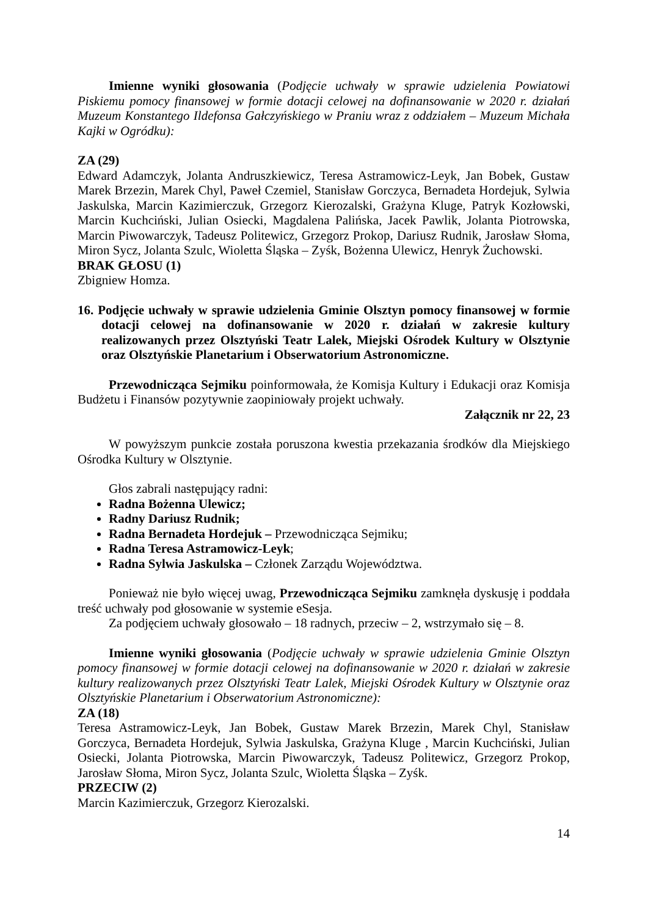Imienne wyniki głosowania (Podjęcie uchwały w sprawie udzielenia Powiatowi Piskiemu pomocy finansowej w formie dotacji celowej na dofinansowanie w 2020 r. działań Muzeum Konstantego Ildefonsa Gałczyńskiego w Praniu wraz z oddziałem – Muzeum Michała Kajki w Ogródku):
ZA (29)
Edward Adamczyk, Jolanta Andruszkiewicz, Teresa Astramowicz-Leyk, Jan Bobek, Gustaw Marek Brzezin, Marek Chyl, Paweł Czemiel, Stanisław Gorczyca, Bernadeta Hordejuk, Sylwia Jaskulska, Marcin Kazimierczuk, Grzegorz Kierozalski, Grażyna Kluge, Patryk Kozłowski, Marcin Kuchciński, Julian Osiecki, Magdalena Palińska, Jacek Pawlik, Jolanta Piotrowska, Marcin Piwowarczyk, Tadeusz Politewicz, Grzegorz Prokop, Dariusz Rudnik, Jarosław Słoma, Miron Sycz, Jolanta Szulc, Wioletta Śląska – Zyśk, Bożenna Ulewicz, Henryk Żuchowski.
BRAK GŁOSU (1)
Zbigniew Homza.
16. Podjęcie uchwały w sprawie udzielenia Gminie Olsztyn pomocy finansowej w formie dotacji celowej na dofinansowanie w 2020 r. działań w zakresie kultury realizowanych przez Olsztyński Teatr Lalek, Miejski Ośrodek Kultury w Olsztynie oraz Olsztyńskie Planetarium i Obserwatorium Astronomiczne.
Przewodnicząca Sejmiku poinformowała, że Komisja Kultury i Edukacji oraz Komisja Budżetu i Finansów pozytywnie zaopiniowały projekt uchwały.
Załącznik nr 22, 23
W powyższym punkcie została poruszona kwestia przekazania środków dla Miejskiego Ośrodka Kultury w Olsztynie.
Głos zabrali następujący radni:
Radna Bożenna Ulewicz;
Radny Dariusz Rudnik;
Radna Bernadeta Hordejuk – Przewodnicząca Sejmiku;
Radna Teresa Astramowicz-Leyk;
Radna Sylwia Jaskulska – Członek Zarządu Województwa.
Ponieważ nie było więcej uwag, Przewodnicząca Sejmiku zamknęła dyskusję i poddała treść uchwały pod głosowanie w systemie eSesja.
Za podjęciem uchwały głosowało – 18 radnych, przeciw – 2, wstrzymało się – 8.
Imienne wyniki głosowania (Podjęcie uchwały w sprawie udzielenia Gminie Olsztyn pomocy finansowej w formie dotacji celowej na dofinansowanie w 2020 r. działań w zakresie kultury realizowanych przez Olsztyński Teatr Lalek, Miejski Ośrodek Kultury w Olsztynie oraz Olsztyńskie Planetarium i Obserwatorium Astronomiczne):
ZA (18)
Teresa Astramowicz-Leyk, Jan Bobek, Gustaw Marek Brzezin, Marek Chyl, Stanisław Gorczyca, Bernadeta Hordejuk, Sylwia Jaskulska, Grażyna Kluge , Marcin Kuchciński, Julian Osiecki, Jolanta Piotrowska, Marcin Piwowarczyk, Tadeusz Politewicz, Grzegorz Prokop, Jarosław Słoma, Miron Sycz, Jolanta Szulc, Wioletta Śląska – Zyśk.
PRZECIW (2)
Marcin Kazimierczuk, Grzegorz Kierozalski.
14